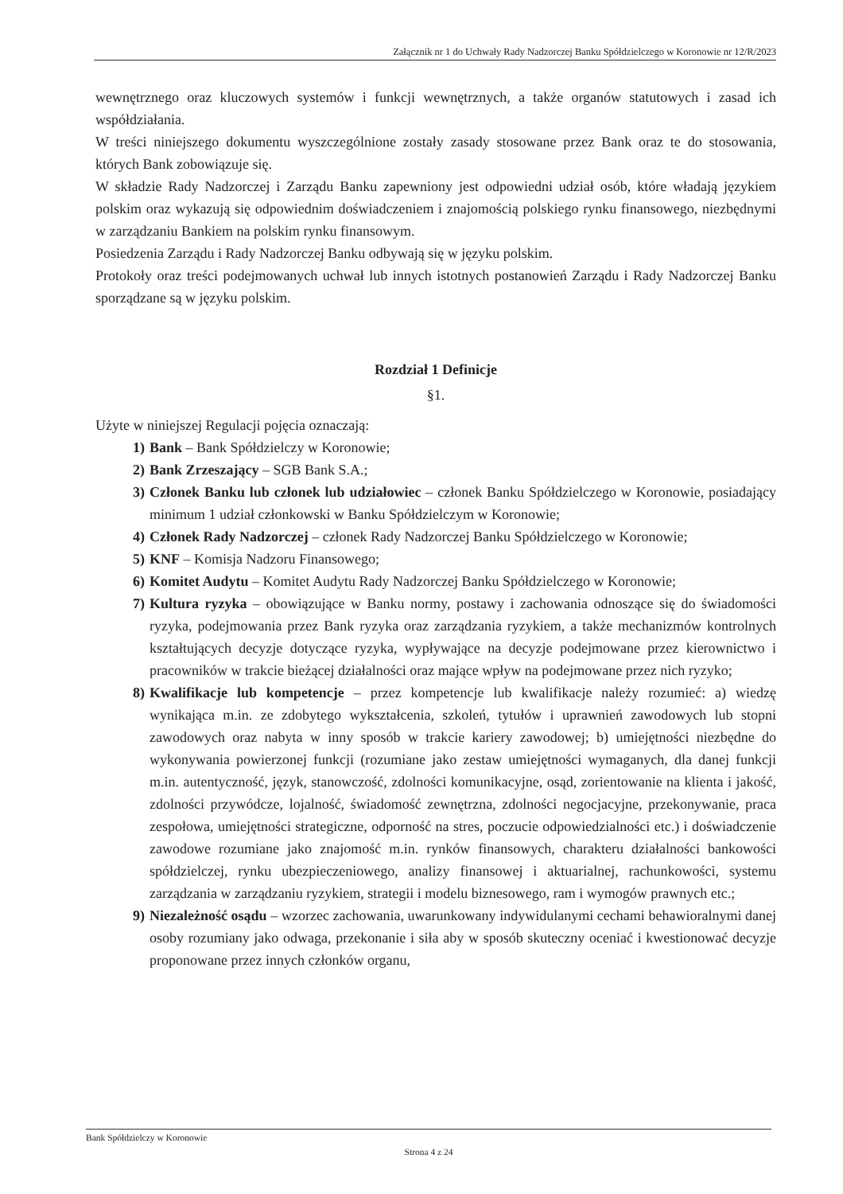Załącznik nr 1 do Uchwały Rady Nadzorczej Banku Spółdzielczego w Koronowie nr 12/R/2023
wewnętrznego oraz kluczowych systemów i funkcji wewnętrznych, a także organów statutowych i zasad ich współdziałania.
W treści niniejszego dokumentu wyszczególnione zostały zasady stosowane przez Bank oraz te do stosowania, których Bank zobowiązuje się.
W składzie Rady Nadzorczej i Zarządu Banku zapewniony jest odpowiedni udział osób, które władają językiem polskim oraz wykazują się odpowiednim doświadczeniem i znajomością polskiego rynku finansowego, niezbędnymi w zarządzaniu Bankiem na polskim rynku finansowym.
Posiedzenia Zarządu i Rady Nadzorczej Banku odbywają się w języku polskim.
Protokoły oraz treści podejmowanych uchwał lub innych istotnych postanowień Zarządu i Rady Nadzorczej Banku sporządzane są w języku polskim.
Rozdział 1 Definicje
§1.
Użyte w niniejszej Regulacji pojęcia oznaczają:
1) Bank – Bank Spółdzielczy w Koronowie;
2) Bank Zrzeszający – SGB Bank S.A.;
3) Członek Banku lub członek lub udziałowiec – członek Banku Spółdzielczego w Koronowie, posiadający minimum 1 udział członkowski w Banku Spółdzielczym w Koronowie;
4) Członek Rady Nadzorczej – członek Rady Nadzorczej Banku Spółdzielczego w Koronowie;
5) KNF – Komisja Nadzoru Finansowego;
6) Komitet Audytu – Komitet Audytu Rady Nadzorczej Banku Spółdzielczego w Koronowie;
7) Kultura ryzyka – obowiązujące w Banku normy, postawy i zachowania odnoszące się do świadomości ryzyka, podejmowania przez Bank ryzyka oraz zarządzania ryzykiem, a także mechanizmów kontrolnych kształtujących decyzje dotyczące ryzyka, wypływające na decyzje podejmowane przez kierownictwo i pracowników w trakcie bieżącej działalności oraz mające wpływ na podejmowane przez nich ryzyko;
8) Kwalifikacje lub kompetencje – przez kompetencje lub kwalifikacje należy rozumieć: a) wiedzę wynikająca m.in. ze zdobytego wykształcenia, szkoleń, tytułów i uprawnień zawodowych lub stopni zawodowych oraz nabyta w inny sposób w trakcie kariery zawodowej; b) umiejętności niezbędne do wykonywania powierzonej funkcji (rozumiane jako zestaw umiejętności wymaganych, dla danej funkcji m.in. autentyczność, język, stanowczość, zdolności komunikacyjne, osąd, zorientowanie na klienta i jakość, zdolności przywódcze, lojalność, świadomość zewnętrzna, zdolności negocjacyjne, przekonywanie, praca zespołowa, umiejętności strategiczne, odporność na stres, poczucie odpowiedzialności etc.) i doświadczenie zawodowe rozumiane jako znajomość m.in. rynków finansowych, charakteru działalności bankowości spółdzielczej, rynku ubezpieczeniowego, analizy finansowej i aktuarialnej, rachunkowości, systemu zarządzania w zarządzaniu ryzykiem, strategii i modelu biznesowego, ram i wymogów prawnych etc.;
9) Niezależność osądu – wzorzec zachowania, uwarunkowany indywidulanymi cechami behawioralnymi danej osoby rozumiany jako odwaga, przekonanie i siła aby w sposób skuteczny oceniać i kwestionować decyzje proponowane przez innych członków organu,
Bank Spółdzielczy w Koronowie
Strona 4 z 24